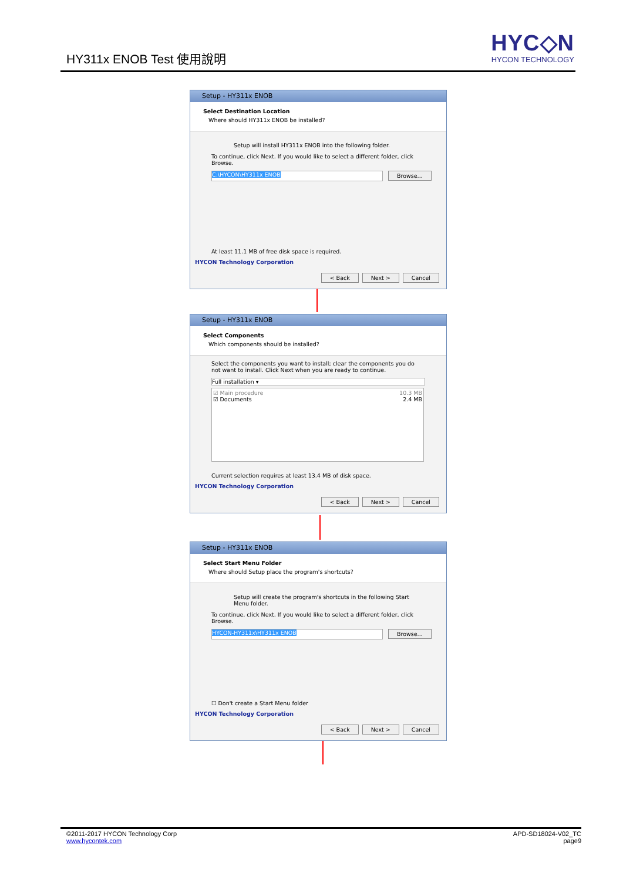HY311x ENOB Test 使用說明
HYC◇N
HYCON TECHNOLOGY
Setup - HY311x ENOB
Select Destination Location
Where should HY311x ENOB be installed?
Setup will install HY311x ENOB into the following folder.
To continue, click Next. If you would like to select a different folder, click Browse.
C:\HYCON\HY311x ENOB Browse...
At least 11.1 MB of free disk space is required.
HYCON Technology Corporation
< Back Next > Cancel
Setup - HY311x ENOB
Select Components
Which components should be installed?
Select the components you want to install; clear the components you do not want to install. Click Next when you are ready to continue.
Full installation ▾
☑ Main procedure 10.3 MB
☑ Documents 2.4 MB
Current selection requires at least 13.4 MB of disk space.
HYCON Technology Corporation
< Back Next > Cancel
Setup - HY311x ENOB
Select Start Menu Folder
Where should Setup place the program's shortcuts?
Setup will create the program's shortcuts in the following Start Menu folder.
To continue, click Next. If you would like to select a different folder, click Browse.
HYCON-HY311x\HY311x ENOB Browse...
☐ Don't create a Start Menu folder
HYCON Technology Corporation
< Back Next > Cancel
APD-SD18024-V02_TC
page9
©2011-2017 HYCON Technology Corp
www.hycontek.com